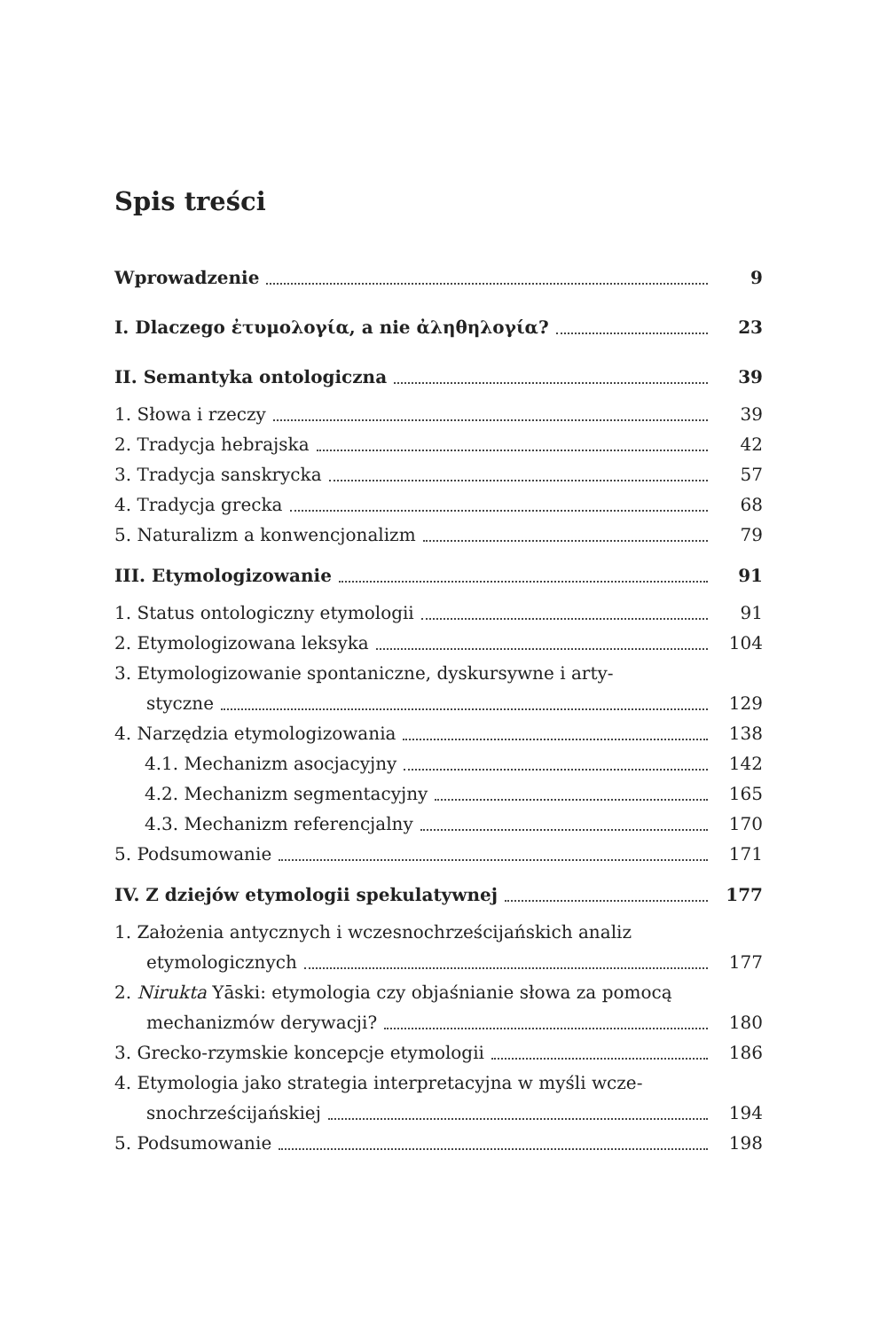Spis treści
Wprowadzenie 9
I. Dlaczego ἐτυμολογία, a nie ἀληθηλογία? 23
II. Semantyka ontologiczna 39
1. Słowa i rzeczy 39
2. Tradycja hebrajska 42
3. Tradycja sanskrycka 57
4. Tradycja grecka 68
5. Naturalizm a konwencjonalizm 79
III. Etymologizowanie 91
1. Status ontologiczny etymologii 91
2. Etymologizowana leksyka 104
3. Etymologizowanie spontaniczne, dyskursywne i arty-
styczne 129
4. Narzędzia etymologizowania 138
4.1. Mechanizm asocjacyjny 142
4.2. Mechanizm segmentacyjny 165
4.3. Mechanizm referencjalny 170
5. Podsumowanie 171
IV. Z dziejów etymologii spekulatywnej 177
1. Założenia antycznych i wczesnochrześcijańskich analiz
etymologicznych 177
2. Nirukta Yāski: etymologia czy objaśnianie słowa za pomocą
mechanizmów derywacji? 180
3. Grecko-rzymskie koncepcje etymologii 186
4. Etymologia jako strategia interpretacyjna w myśli wcze-
snochrześcijańskiej 194
5. Podsumowanie 198